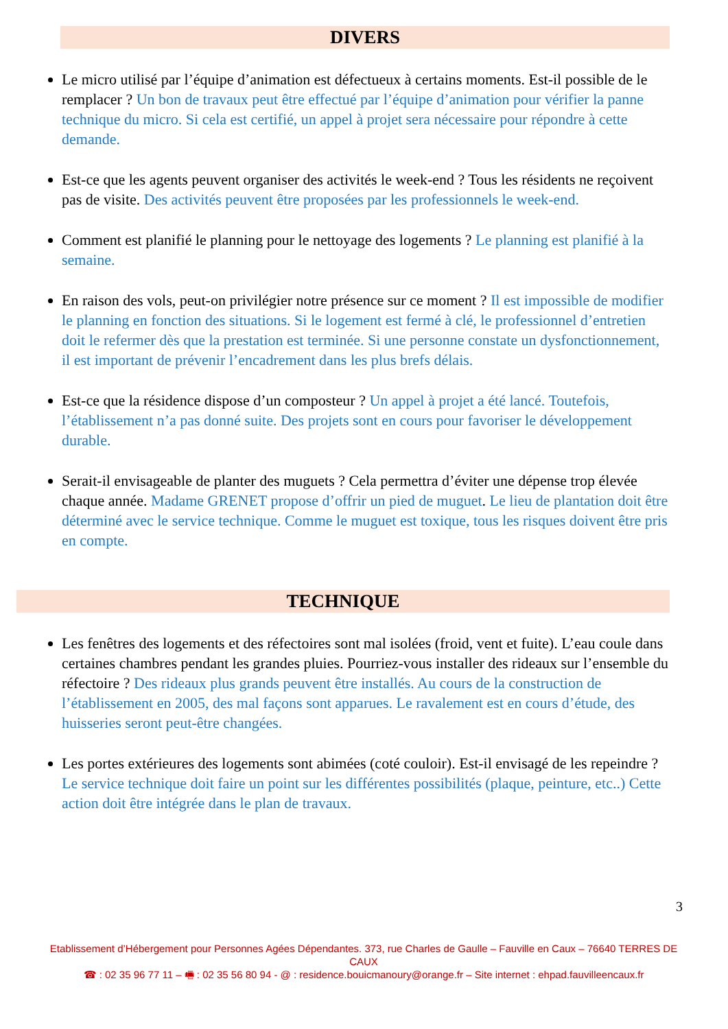DIVERS
Le micro utilisé par l’équipe d’animation est défectueux à certains moments. Est-il possible de le remplacer ? Un bon de travaux peut être effectué par l’équipe d’animation pour vérifier la panne technique du micro. Si cela est certifié, un appel à projet sera nécessaire pour répondre à cette demande.
Est-ce que les agents peuvent organiser des activités le week-end ? Tous les résidents ne reçoivent pas de visite. Des activités peuvent être proposées par les professionnels le week-end.
Comment est planifié le planning pour le nettoyage des logements ? Le planning est planifié à la semaine.
En raison des vols, peut-on privilégier notre présence sur ce moment ? Il est impossible de modifier le planning en fonction des situations. Si le logement est fermé à clé, le professionnel d’entretien doit le refermer dès que la prestation est terminée. Si une personne constate un dysfonctionnement, il est important de prévenir l’encadrement dans les plus brefs délais.
Est-ce que la résidence dispose d’un composteur ? Un appel à projet a été lancé. Toutefois, l’établissement n’a pas donné suite. Des projets sont en cours pour favoriser le développement durable.
Serait-il envisageable de planter des muguets ? Cela permettra d’éviter une dépense trop élevée chaque année. Madame GRENET propose d’offrir un pied de muguet. Le lieu de plantation doit être déterminé avec le service technique. Comme le muguet est toxique, tous les risques doivent être pris en compte.
TECHNIQUE
Les fenêtres des logements et des réfectoires sont mal isolées (froid, vent et fuite). L’eau coule dans certaines chambres pendant les grandes pluies. Pourriez-vous installer des rideaux sur l’ensemble du réfectoire ? Des rideaux plus grands peuvent être installés. Au cours de la construction de l’établissement en 2005, des mal façons sont apparues. Le ravalement est en cours d’étude, des huisseries seront peut-être changées.
Les portes extérieures des logements sont abimées (coté couloir). Est-il envisagé de les repeindre ? Le service technique doit faire un point sur les différentes possibilités (plaque, peinture, etc..) Cette action doit être intégrée dans le plan de travaux.
3
Etablissement d’Hébergement pour Personnes Agées Dépendantes. 373, rue Charles de Gaulle – Fauville en Caux – 76640 TERRES DE CAUX
☎ : 02 35 96 77 11 – 🖷 : 02 35 56 80 94 - @ : residence.bouicmanoury@orange.fr – Site internet : ehpad.fauvilleencaux.fr